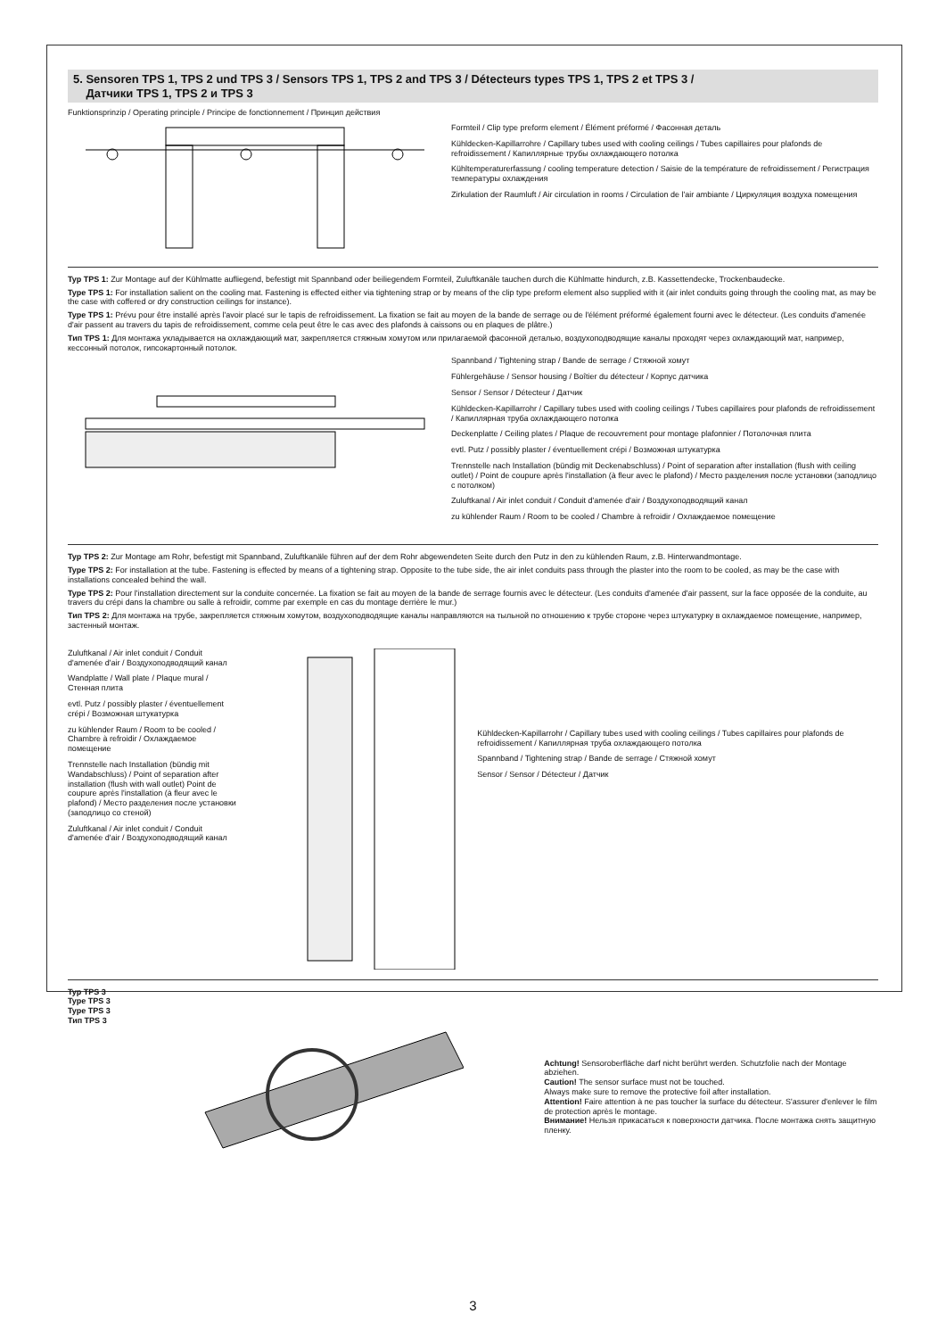5. Sensoren TPS 1, TPS 2 und TPS 3 / Sensors TPS 1, TPS 2 and TPS 3 / Détecteurs types TPS 1, TPS 2 et TPS 3 /
Датчики TPS 1, TPS 2 и TPS 3
Funktionsprinzip / Operating principle / Principe de fonctionnement / Принцип действия
Formteil / Clip type preform element / Élément préformé / Фасонная деталь
Kühldecken-Kapillarrohre / Capillary tubes used with cooling ceilings / Tubes capillaires pour plafonds de refroidissement / Капиллярные трубы охлаждающего потолка
Kühltemperaturerfassung / cooling temperature detection / Saisie de la température de refroidissement / Регистрация температуры охлаждения
Zirkulation der Raumluft / Air circulation in rooms / Circulation de l'air ambiante / Циркуляция воздуха помещения
Typ TPS 1: Zur Montage auf der Kühlmatte aufliegend, befestigt mit Spannband oder beiliegendem Formteil, Zuluftkanäle tauchen durch die Kühlmatte hindurch, z.B. Kassettendecke, Trockenbaudecke.
Type TPS 1: For installation salient on the cooling mat. Fastening is effected either via tightening strap or by means of the clip type preform element also supplied with it (air inlet conduits going through the cooling mat, as may be the case with coffered or dry construction ceilings for instance).
Type TPS 1: Prévu pour être installé après l'avoir placé sur le tapis de refroidissement. La fixation se fait au moyen de la bande de serrage ou de l'élément préformé également fourni avec le détecteur. (Les conduits d'amenée d'air passent au travers du tapis de refroidissement, comme cela peut être le cas avec des plafonds à caissons ou en plaques de plâtre.)
Тип TPS 1: Для монтажа укладывается на охлаждающий мат, закрепляется стяжным хомутом или прилагаемой фасонной деталью, воздухоподводящие каналы проходят через охлаждающий мат, например, кессонный потолок, гипсокартонный потолок.
Spannband / Tightening strap / Bande de serrage / Стяжной хомут
Fühlergehäuse / Sensor housing / Boîtier du détecteur / Корпус датчика
Sensor / Sensor / Détecteur / Датчик
Kühldecken-Kapillarrohr / Capillary tubes used with cooling ceilings / Tubes capillaires pour plafonds de refroidissement / Капиллярная труба охлаждающего потолка
Deckenplatte / Ceiling plates / Plaque de recouvrement pour montage plafonnier / Потолочная плита
evtl. Putz / possibly plaster / éventuellement crépi / Возможная штукатурка
Trennstelle nach Installation (bündig mit Deckenabschluss) / Point of separation after installation (flush with ceiling outlet) / Point de coupure après l'installation (à fleur avec le plafond) / Место разделения после установки (заподлицо с потолком)
Zuluftkanal / Air inlet conduit / Conduit d'amenée d'air / Воздухоподводящий канал
zu kühlender Raum / Room to be cooled / Chambre à refroidir / Охлаждаемое помещение
Typ TPS 2: Zur Montage am Rohr, befestigt mit Spannband, Zuluftkanäle führen auf der dem Rohr abgewendeten Seite durch den Putz in den zu kühlenden Raum, z.B. Hinterwandmontage.
Type TPS 2: For installation at the tube. Fastening is effected by means of a tightening strap. Opposite to the tube side, the air inlet conduits pass through the plaster into the room to be cooled, as may be the case with installations concealed behind the wall.
Type TPS 2: Pour l'installation directement sur la conduite concernée. La fixation se fait au moyen de la bande de serrage fournis avec le détecteur. (Les conduits d'amenée d'air passent, sur la face opposée de la conduite, au travers du crépi dans la chambre ou salle à refroidir, comme par exemple en cas du montage derrière le mur.)
Тип TPS 2: Для монтажа на трубе, закрепляется стяжным хомутом, воздухоподводящие каналы направляются на тыльной по отношению к трубе стороне через штукатурку в охлаждаемое помещение, например, застенный монтаж.
Zuluftkanal / Air inlet conduit / Conduit d'amenée d'air / Воздухоподводящий канал
Wandplatte / Wall plate / Plaque mural / Стенная плита
evtl. Putz / possibly plaster / éventuellement crépi / Возможная штукатурка
zu kühlender Raum / Room to be cooled / Chambre à refroidir / Охлаждаемое помещение
Trennstelle nach Installation (bündig mit Wandabschluss) / Point of separation after installation (flush with wall outlet) Point de coupure après l'installation (à fleur avec le plafond) / Место разделения после установки (заподлицо со стеной)
Zuluftkanal / Air inlet conduit / Conduit d'amenée d'air / Воздухоподводящий канал
Kühldecken-Kapillarrohr / Capillary tubes used with cooling ceilings / Tubes capillaires pour plafonds de refroidissement / Капиллярная труба охлаждающего потолка
Spannband / Tightening strap / Bande de serrage / Стяжной хомут
Sensor / Sensor / Détecteur / Датчик
Typ TPS 3
Type TPS 3
Type TPS 3
Тип TPS 3
Achtung! Sensoroberfläche darf nicht berührt werden. Schutzfolie nach der Montage abziehen.
Caution! The sensor surface must not be touched.
Always make sure to remove the protective foil after installation.
Attention! Faire attention à ne pas toucher la surface du détecteur. S'assurer d'enlever le film de protection après le montage.
Внимание! Нельзя прикасаться к поверхности датчика. После монтажа снять защитную пленку.
3